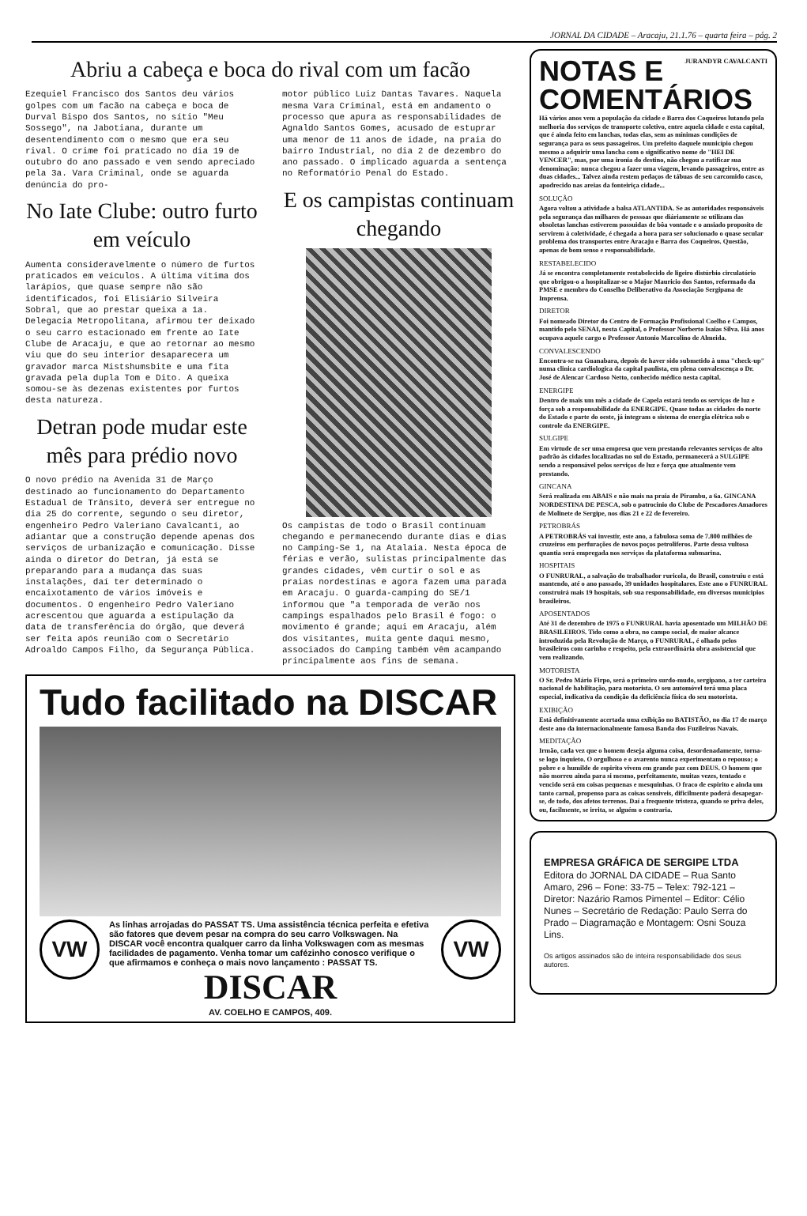JORNAL DA CIDADE – Aracaju, 21.1.76 – quarta feira – pág. 2
Abriu a cabeça e boca do rival com um facão
Ezequiel Francisco dos Santos deu vários golpes com um facão na cabeça e boca de Durval Bispo dos Santos, no sítio "Meu Sossego", na Jabotiana, durante um desentendimento com o mesmo que era seu rival. O crime foi praticado no dia 19 de outubro do ano passado e vem sendo apreciado pela 3a. Vara Criminal, onde se aguarda denúncia do pro-
No Iate Clube: outro furto em veículo
Aumenta consideravelmente o número de furtos praticados em veículos. A última vítima dos larápios, que quase sempre não são identificados, foi Elisiário Silveira Sobral, que ao prestar queixa a 1a. Delegacia Metropolitana, afirmou ter deixado o seu carro estacionado em frente ao Iate Clube de Aracaju, e que ao retornar ao mesmo viu que do seu interior desaparecera um gravador marca Mistshumsbite e uma fita gravada pela dupla Tom e Dito. A queixa somou-se às dezenas existentes por furtos desta natureza.
Detran pode mudar este mês para prédio novo
O novo prédio na Avenida 31 de Março destinado ao funcionamento do Departamento Estadual de Trânsito, deverá ser entregue no dia 25 do corrente, segundo o seu diretor, engenheiro Pedro Valeriano Cavalcanti, ao adiantar que a construção depende apenas dos serviços de urbanização e comunicação. Disse ainda o diretor do Detran, já está se preparando para a mudança das suas instalações, daí ter determinado o encaixotamento de vários imóveis e documentos. O engenheiro Pedro Valeriano acrescentou que aguarda a estipulação da data de transferência do órgão, que deverá ser feita após reunião com o Secretário Adroaldo Campos Filho, da Segurança Pública.
motor público Luiz Dantas Tavares. Naquela mesma Vara Criminal, está em andamento o processo que apura as responsabilidades de Agnaldo Santos Gomes, acusado de estuprar uma menor de 11 anos de idade, na praia do bairro Industrial, no dia 2 de dezembro do ano passado. O implicado aguarda a sentença no Reformatório Penal do Estado.
E os campistas continuam chegando
Os campistas de todo o Brasil continuam chegando e permanecendo durante dias e dias no Camping-Se 1, na Atalaia. Nesta época de férias e verão, sulistas principalmente das grandes cidades, vêm curtir o sol e as praias nordestinas e agora fazem uma parada em Aracaju. O guarda-camping do SE/1 informou que "a temporada de verão nos campings espalhados pelo Brasil é fogo: o movimento é grande; aqui em Aracaju, além dos visitantes, muita gente daqui mesmo, associados do Camping também vêm acampando principalmente aos fins de semana.
Tudo facilitado na DISCAR
VW
As linhas arrojadas do PASSAT TS. Uma assistência técnica perfeita e efetiva são fatores que devem pesar na compra do seu carro Volkswagen. Na DISCAR você encontra qualquer carro da linha Volkswagen com as mesmas facilidades de pagamento. Venha tomar um cafézinho conosco verifique o que afirmamos e conheça o mais novo lançamento : PASSAT TS.
DISCAR
AV. COELHO E CAMPOS, 409.
VW
NOTAS E
JURANDYR CAVALCANTI
COMENTÁRIOS
Há vários anos vem a população da cidade e Barra dos Coqueiros lutando pela melhoria dos serviços de transporte coletivo, entre aquela cidade e esta capital, que é ainda feito em lanchas, todas elas, sem as mínimas condições de segurança para os seus passageiros. Um prefeito daquele município chegou mesmo a adquirir uma lancha com o significativo nome de "HEI DE VENCER", mas, por uma ironia do destino, não chegou a ratificar sua denominação: nunca chegou a fazer uma viagem, levando passageiros, entre as duas cidades... Talvez ainda restem pedaços de tábuas de seu carcomido casco, apodrecido nas areias da fonteiriça cidade...
SOLUÇÃO
Agora voltou a atividade a balsa ATLANTIDA. Se as autoridades responsáveis pela segurança das milhares de pessoas que diáriamente se utilizam das obsoletas lanchas estiverem possuidas de bôa vontade e o ansiado proposito de servirem à coletividade, é chegada a hora para ser solucionado o quase secular problema dos transportes entre Aracaju e Barra dos Coqueiros. Questão, apenas de bom senso e responsabilidade.
RESTABELECIDO
Já se encontra completamente restabelecido de ligeiro distúrbio circulatório que obrigou-o a hospitalizar-se o Major Mauricio dos Santos, reformado da PMSE e membro do Conselho Deliberativo da Associação Sergipana de Imprensa.
DIRETOR
Foi nomeado Diretor do Centro de Formação Profissional Coelho e Campos, mantido pelo SENAI, nesta Capital, o Professor Norberto Isaias Silva. Há anos ocupava aquele cargo o Professor Antonio Marcolino de Almeida.
CONVALESCENDO
Encontra-se na Guanabara, depois de haver sido submetido à uma "check-up" numa clinica cardiologica da capital paulista, em plena convalescença o Dr. José de Alencar Cardoso Netto, conhecido médico nesta capital.
ENERGIPE
Dentro de mais um mês a cidade de Capela estará tendo os serviços de luz e força sob a responsabilidade da ENERGIPE. Quase todas as cidades do norte do Estado e parte do oeste, já integram o sistema de energia elétrica sob o controle da ENERGIPE.
SULGIPE
Em virtude de ser uma empresa que vem prestando relevantes serviços de alto padrão às cidades localizadas no sul do Estado, permanecerá a SULGIPE sendo a responsável pelos serviços de luz e força que atualmente vem prestando.
GINCANA
Será realizada em ABAIS e não mais na praia de Pirambu, a 6a. GINCANA NORDESTINA DE PESCA, sob o patrocinio do Clube de Pescadores Amadores de Molinete de Sergipe, nos dias 21 e 22 de fevereiro.
PETROBRÁS
A PETROBRÁS vai investir, este ano, a fabulosa soma de 7.800 milhões de cruzeiros em perfurações de novos poços petroliferos. Parte dessa vultosa quantia será empregada nos serviços da plataforma submarina.
HOSPITAIS
O FUNRURAL, a salvação do trabalhador ruricola, do Brasil, construiu e está mantendo, até o ano passado, 39 unidades hospitalares. Este ano o FUNRURAL construirá mais 19 hospitais, sob sua responsabilidade, em diversos municipios brasileiros.
APOSENTADOS
Até 31 de dezembro de 1975 o FUNRURAL havia aposentado um MILHÃO DE BRASILEIROS. Tido como a obra, no campo social, de maior alcance introduzida pela Revolução de Março, o FUNRURAL, é olhado pelos brasileiros com carinho e respeito, pela extraordinária obra assistencial que vem realizando.
MOTORISTA
O Sr. Pedro Mário Firpo, será o primeiro surdo-mudo, sergipano, a ter carteira nacional de habilitação, para motorista. O seu automóvel terá uma placa especial, indicativa da condição da deficiência física do seu motorista.
EXIBIÇÃO
Está definitivamente acertada uma exibição no BATISTÃO, no dia 17 de março deste ano da internacionalmente famosa Banda dos Fuzileiros Navais.
MEDITAÇÃO
Irmão, cada vez que o homem deseja alguma coisa, desordenadamente, torna-se logo inquieto. O orgulhoso e o avarento nunca experimentam o repouso; o pobre e o humilde de espirito vivem em grande paz com DEUS. O homem que não morreu ainda para si mesmo, perfeitamente, muitas vezes, tentado e vencido será em coisas pequenas e mesquinhas. O fraco de espirito e ainda um tanto carnal, propenso para as coisas sensiveis, dificilmente poderá desapegar-se, de todo, dos afetos terrenos. Daí a frequente tristeza, quando se priva deles, ou, facilmente, se irrita, se alguém o contraria.
EMPRESA GRÁFICA DE SERGIPE LTDA
Editora do JORNAL DA CIDADE – Rua Santo Amaro, 296 – Fone: 33-75 – Telex: 792-121 – Diretor: Nazário Ramos Pimentel – Editor: Célio Nunes – Secretário de Redação: Paulo Serra do Prado – Diagramação e Montagem: Osni Souza Lins.
Os artigos assinados são de inteira responsabilidade dos seus autores.